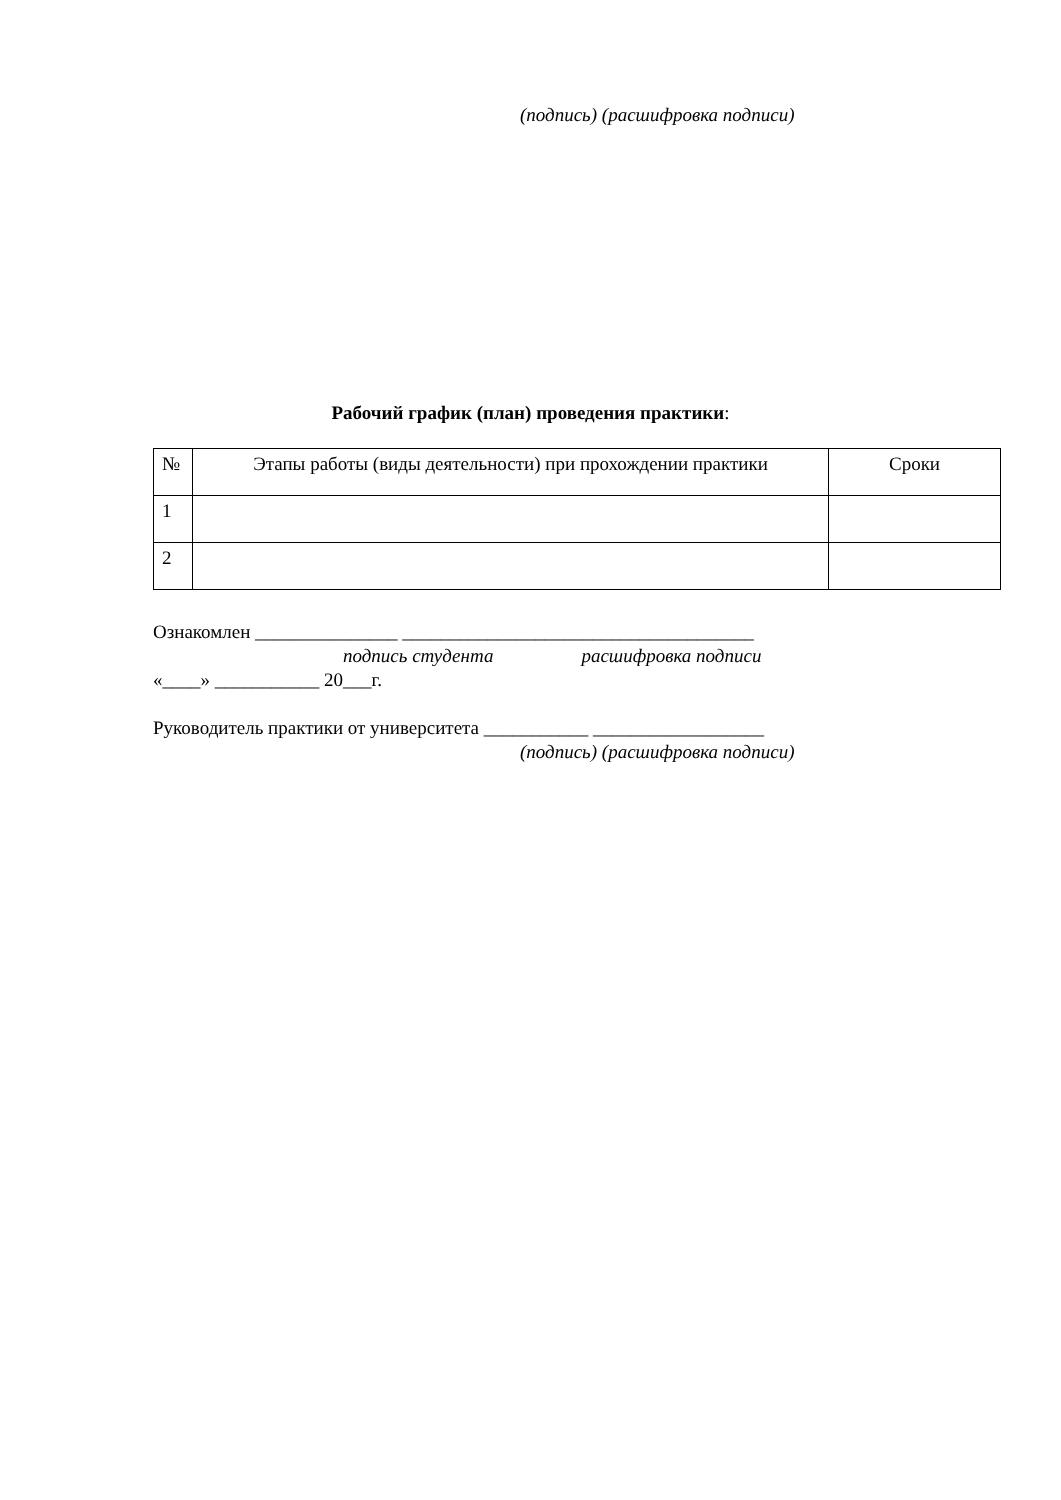(подпись) (расшифровка подписи)
Рабочий график (план) проведения практики:
| № | Этапы работы (виды деятельности) при прохождении практики | Сроки |
| 1 | | |
| 2 | | |
Ознакомлен _______________ _____________________________________
подпись студента расшифровка подписи
«____» ___________ 20___г.
Руководитель практики от университета ___________ __________________
(подпись) (расшифровка подписи)